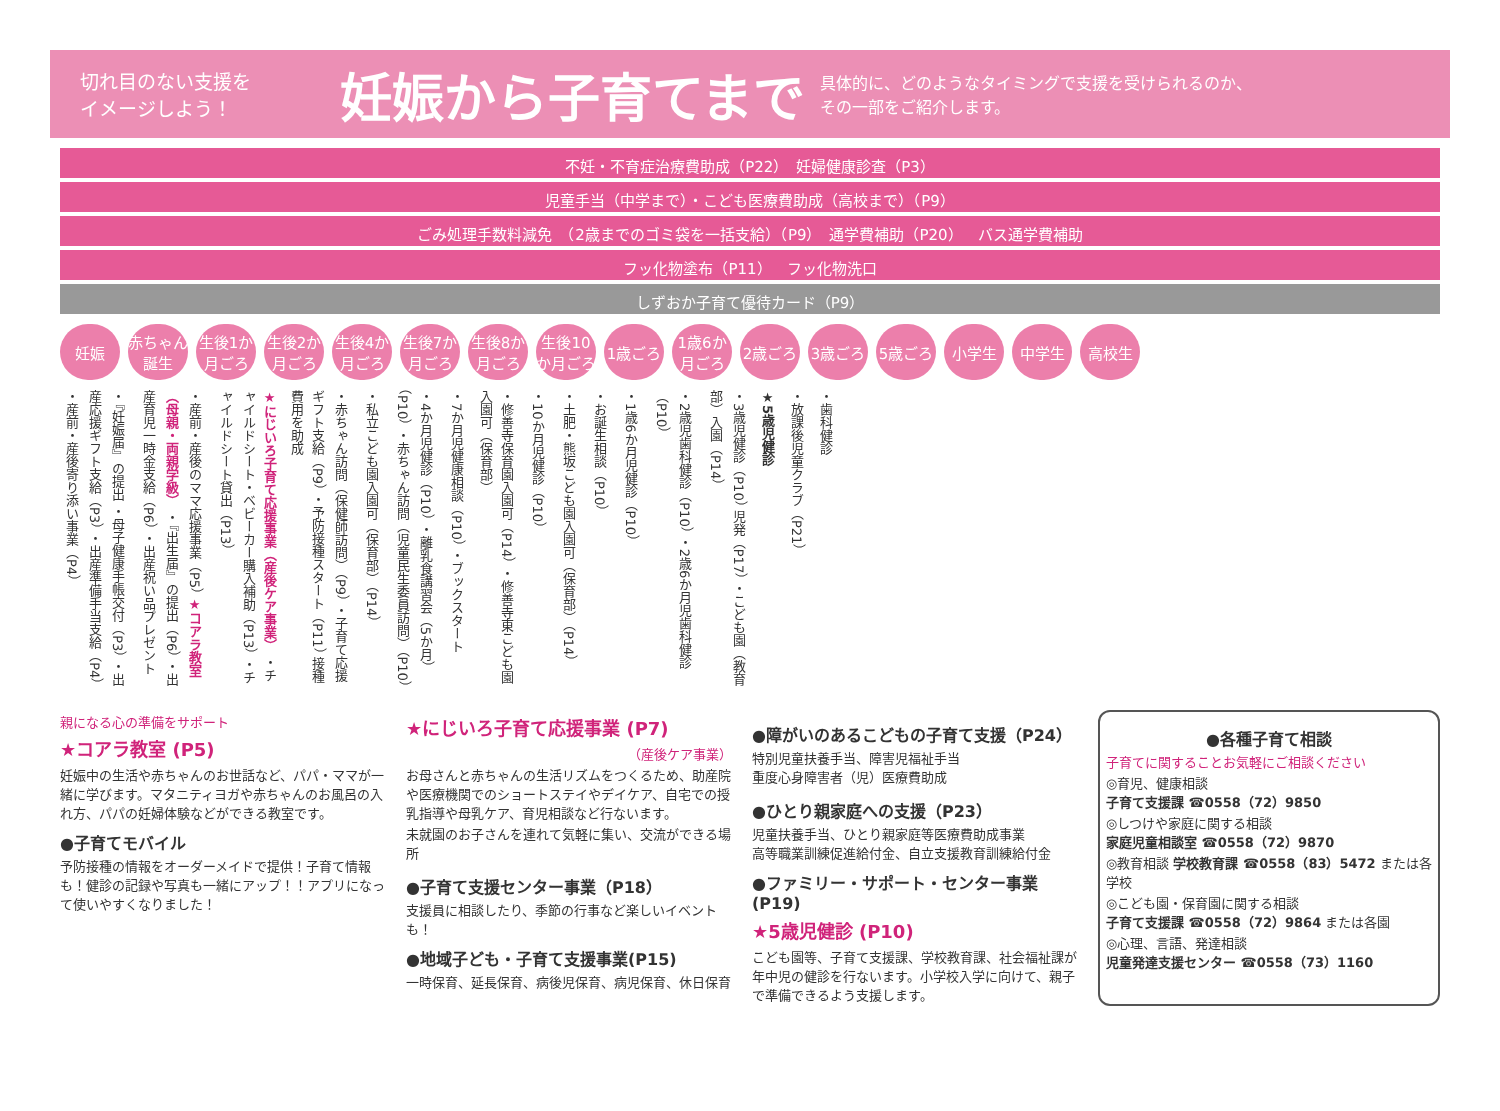切れ目のない支援を
イメージしよう！
妊娠から子育てまで
具体的に、どのようなタイミングで支援を受けられるのか、
その一部をご紹介します。
不妊・不育症治療費助成（P22）　妊婦健康診査（P3）
児童手当（中学まで）・こども医療費助成（高校まで）（P9）
ごみ処理手数料減免　（2歳までのゴミ袋を一括支給）（P9）　通学費補助（P20）　バス通学費補助
フッ化物塗布（P11）　フッ化物洗口
しずおか子育て優待カード（P9）
妊娠 赤ちゃん誕生 生後1か月ごろ 生後2か月ごろ 生後4か月ごろ 生後7か月ごろ 生後8か月ごろ 生後10か月ごろ 1歳ごろ 1歳6か月ごろ 2歳ごろ 3歳ごろ 5歳ごろ 小学生 中学生 高校生
・『妊娠届』の提出 ・母子健康手帳交付（P3） ・出産応援ギフト支給（P3） ・出産準備手当支給（P4） ・産前・産後寄り添い事業（P4）
・産前・産後のママ応援事業（P5） ★コアラ教室（母親・両親学級） ・『出生届』の提出（P6） ・出産育児一時金支給（P6） ・出産祝い品プレゼント
★にじいろ子育て応援事業（産後ケア事業） ・チャイルドシート・ベビーカー購入補助（P13） ・チャイルドシート貸出（P13）
・赤ちゃん訪問（保健師訪問）（P9） ・子育て応援ギフト支給（P9） ・予防接種スタート（P11） 接種費用を助成
・私立こども園入園可（保育部）（P14）
・4か月児健診（P10） ・離乳食講習会（5か月）（P10） ・赤ちゃん訪問（児童民生委員訪問）（P10）
・7か月児健康相談（P10） ・ブックスタート
・修善寺保育園入園可（P14） ・修善寺東こども園入園可（保育部）
・10か月児健診（P10）
・土肥・熊坂こども園入園可（保育部）（P14）
・お誕生相談（P10）
・1歳6か月児健診（P10）
・2歳児歯科健診（P10） ・2歳6か月児歯科健診（P10）
・3歳児健診（P10） 児発（P17） ・こども園（教育部）入園（P14）
★5歳児健診
・放課後児童クラブ（P21）
・歯科健診
親になる心の準備をサポート
★コアラ教室 (P5)
妊娠中の生活や赤ちゃんのお世話など、パパ・ママが一緒に学びます。マタニティヨガや赤ちゃんのお風呂の入れ方、パパの妊婦体験などができる教室です。
●子育てモバイル
予防接種の情報をオーダーメイドで提供！子育て情報も！健診の記録や写真も一緒にアップ！！アプリになって使いやすくなりました！
★にじいろ子育て応援事業 (P7)
（産後ケア事業）
お母さんと赤ちゃんの生活リズムをつくるため、助産院や医療機関でのショートステイやデイケア、自宅での授乳指導や母乳ケア、育児相談など行ないます。
未就園のお子さんを連れて気軽に集い、交流ができる場所
●子育て支援センター事業（P18）
支援員に相談したり、季節の行事など楽しいイベントも！
●地域子ども・子育て支援事業(P15)
一時保育、延長保育、病後児保育、病児保育、休日保育
●障がいのあるこどもの子育て支援（P24）
特別児童扶養手当、障害児福祉手当
重度心身障害者（児）医療費助成
●ひとり親家庭への支援（P23）
児童扶養手当、ひとり親家庭等医療費助成事業
高等職業訓練促進給付金、自立支援教育訓練給付金
●ファミリー・サポート・センター事業(P19)
★5歳児健診 (P10)
こども園等、子育て支援課、学校教育課、社会福祉課が年中児の健診を行ないます。小学校入学に向けて、親子で準備できるよう支援します。
●各種子育て相談
子育てに関することお気軽にご相談ください
◎育児、健康相談
子育て支援課 ☎0558（72）9850
◎しつけや家庭に関する相談
家庭児童相談室 ☎0558（72）9870
◎教育相談 学校教育課 ☎0558（83）5472 または各学校
◎こども園・保育園に関する相談
子育て支援課 ☎0558（72）9864 または各園
◎心理、言語、発達相談
児童発達支援センター ☎0558（73）1160